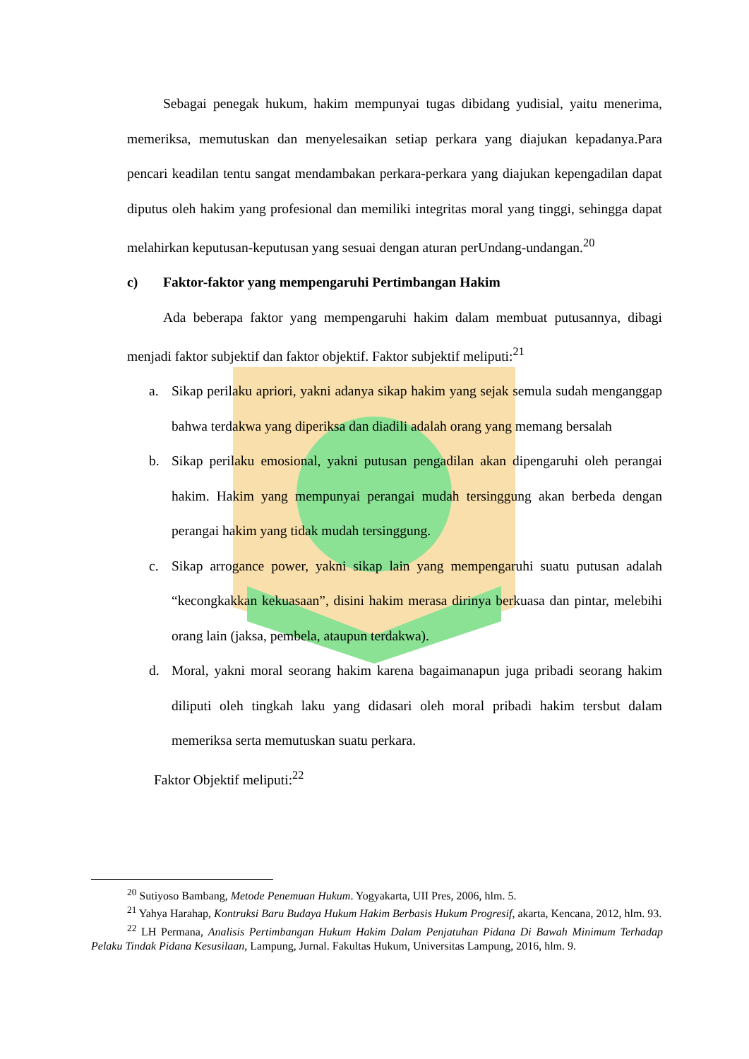Sebagai penegak hukum, hakim mempunyai tugas dibidang yudisial, yaitu menerima, memeriksa, memutuskan dan menyelesaikan setiap perkara yang diajukan kepadanya.Para pencari keadilan tentu sangat mendambakan perkara-perkara yang diajukan kepengadilan dapat diputus oleh hakim yang profesional dan memiliki integritas moral yang tinggi, sehingga dapat melahirkan keputusan-keputusan yang sesuai dengan aturan perUndang-undangan.<sup>20</sup>
c) Faktor-faktor yang mempengaruhi Pertimbangan Hakim
Ada beberapa faktor yang mempengaruhi hakim dalam membuat putusannya, dibagi menjadi faktor subjektif dan faktor objektif. Faktor subjektif meliputi:<sup>21</sup>
a. Sikap perilaku apriori, yakni adanya sikap hakim yang sejak semula sudah menganggap bahwa terdakwa yang diperiksa dan diadili adalah orang yang memang bersalah
b. Sikap perilaku emosional, yakni putusan pengadilan akan dipengaruhi oleh perangai hakim. Hakim yang mempunyai perangai mudah tersinggung akan berbeda dengan perangai hakim yang tidak mudah tersinggung.
c. Sikap arrogance power, yakni sikap lain yang mempengaruhi suatu putusan adalah “kecongkakkan kekuasaan”, disini hakim merasa dirinya berkuasa dan pintar, melebihi orang lain (jaksa, pembela, ataupun terdakwa).
d. Moral, yakni moral seorang hakim karena bagaimanapun juga pribadi seorang hakim diliputi oleh tingkah laku yang didasari oleh moral pribadi hakim tersbut dalam memeriksa serta memutuskan suatu perkara.
Faktor Objektif meliputi:<sup>22</sup>
<sup>20</sup> Sutiyoso Bambang, Metode Penemuan Hukum. Yogyakarta, UII Pres, 2006, hlm. 5.
<sup>21</sup> Yahya Harahap, Kontruksi Baru Budaya Hukum Hakim Berbasis Hukum Progresif, akarta, Kencana, 2012, hlm. 93.
<sup>22</sup> LH Permana, Analisis Pertimbangan Hukum Hakim Dalam Penjatuhan Pidana Di Bawah Minimum Terhadap Pelaku Tindak Pidana Kesusilaan, Lampung, Jurnal. Fakultas Hukum, Universitas Lampung, 2016, hlm. 9.